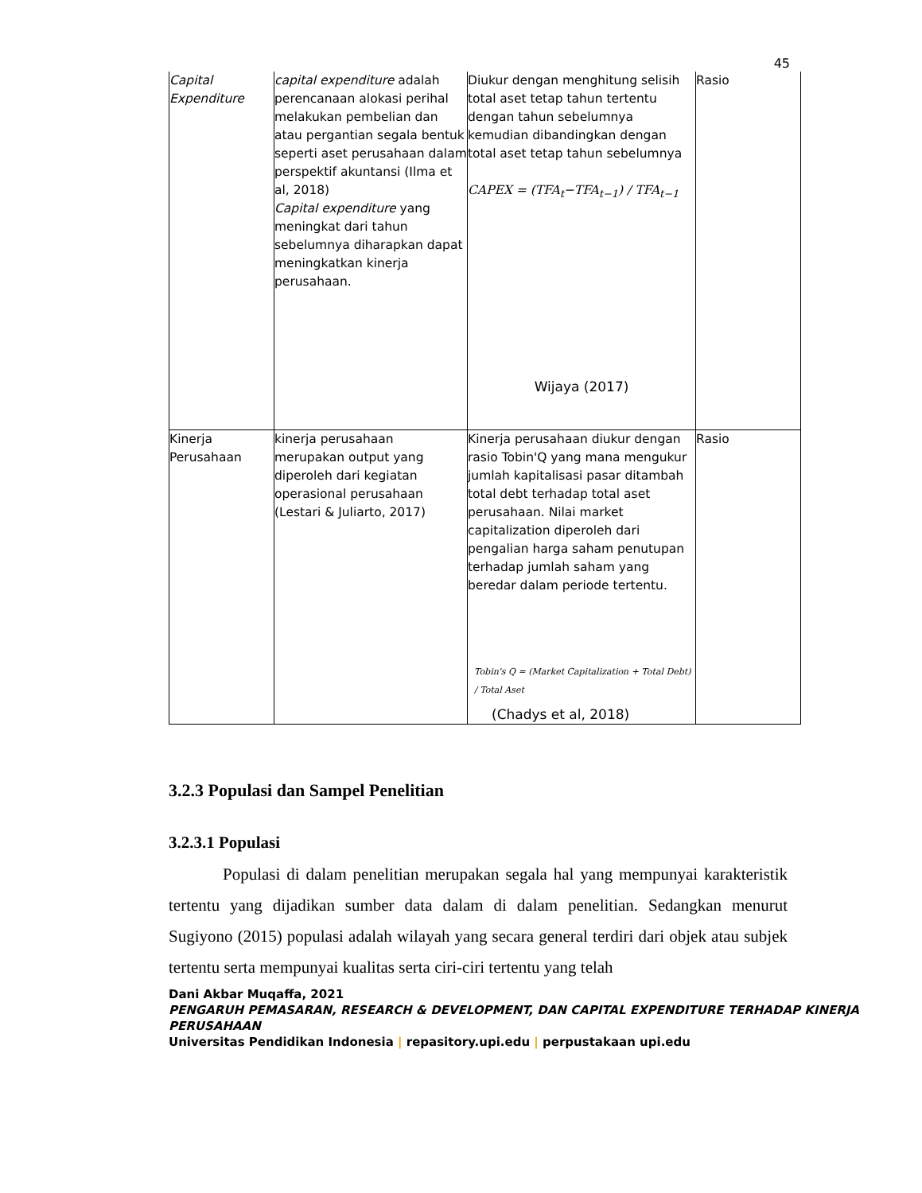45
| Capital Expenditure | capital expenditure adalah perencanaan alokasi perihal melakukan pembelian dan atau pergantian segala bentuk seperti aset perusahaan dalam perspektif akuntansi (Ilma et al, 2018) Capital expenditure yang meningkat dari tahun sebelumnya diharapkan dapat meningkatkan kinerja perusahaan. | Diukur dengan menghitung selisih total aset tetap tahun tertentu dengan tahun sebelumnya kemudian dibandingkan dengan total aset tetap tahun sebelumnya CAPEX = (TFA<sub>t</sub>−TFA<sub>t−1</sub>) / TFA<sub>t−1</sub> Wijaya (2017) | Rasio |
| Kinerja Perusahaan | kinerja perusahaan merupakan output yang diperoleh dari kegiatan operasional perusahaan (Lestari & Juliarto, 2017) | Kinerja perusahaan diukur dengan rasio Tobin'Q yang mana mengukur jumlah kapitalisasi pasar ditambah total debt terhadap total aset perusahaan. Nilai market capitalization diperoleh dari pengalian harga saham penutupan terhadap jumlah saham yang beredar dalam periode tertentu. Tobin's Q = (Market Capitalization + Total Debt) / Total Aset (Chadys et al, 2018) | Rasio |
3.2.3 Populasi dan Sampel Penelitian
3.2.3.1 Populasi
Populasi di dalam penelitian merupakan segala hal yang mempunyai karakteristik tertentu yang dijadikan sumber data dalam di dalam penelitian. Sedangkan menurut Sugiyono (2015) populasi adalah wilayah yang secara general terdiri dari objek atau subjek tertentu serta mempunyai kualitas serta ciri-ciri tertentu yang telah
Dani Akbar Muqaffa, 2021
PENGARUH PEMASARAN, RESEARCH & DEVELOPMENT, DAN CAPITAL EXPENDITURE TERHADAP KINERJA PERUSAHAAN
Universitas Pendidikan Indonesia | repasitory.upi.edu | perpustakaan upi.edu